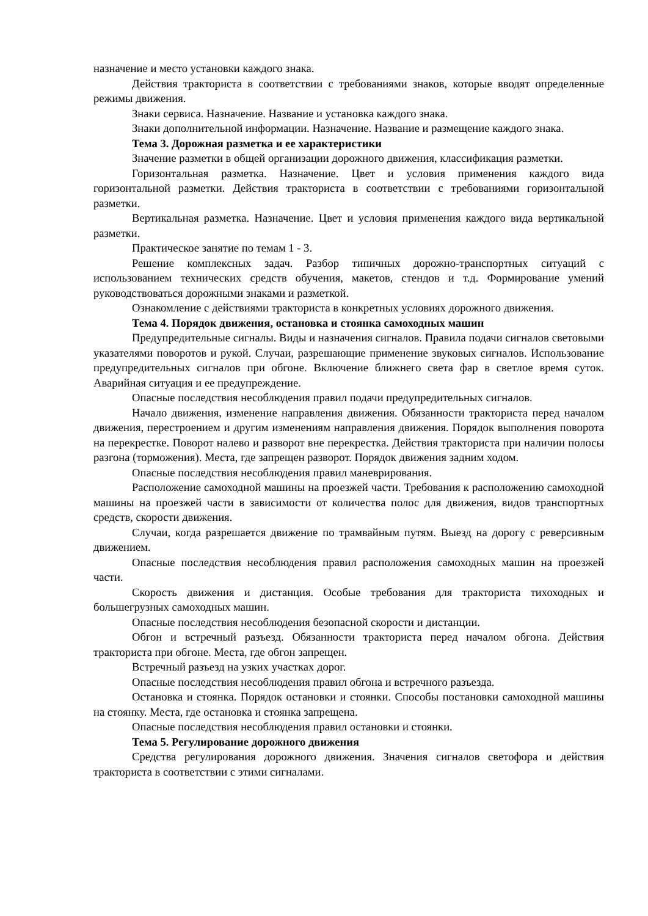назначение и место установки каждого знака.
Действия тракториста в соответствии с требованиями знаков, которые вводят определенные режимы движения.
Знаки сервиса. Назначение. Название и установка каждого знака.
Знаки дополнительной информации. Назначение. Название и размещение каждого знака.
Тема 3. Дорожная разметка и ее характеристики
Значение разметки в общей организации дорожного движения, классификация разметки.
Горизонтальная разметка. Назначение. Цвет и условия применения каждого вида горизонтальной разметки. Действия тракториста в соответствии с требованиями горизонтальной разметки.
Вертикальная разметка. Назначение. Цвет и условия применения каждого вида вертикальной разметки.
Практическое занятие по темам 1 - 3.
Решение комплексных задач. Разбор типичных дорожно-транспортных ситуаций с использованием технических средств обучения, макетов, стендов и т.д. Формирование умений руководствоваться дорожными знаками и разметкой.
Ознакомление с действиями тракториста в конкретных условиях дорожного движения.
Тема 4. Порядок движения, остановка и стоянка самоходных машин
Предупредительные сигналы. Виды и назначения сигналов. Правила подачи сигналов световыми указателями поворотов и рукой. Случаи, разрешающие применение звуковых сигналов. Использование предупредительных сигналов при обгоне. Включение ближнего света фар в светлое время суток. Аварийная ситуация и ее предупреждение.
Опасные последствия несоблюдения правил подачи предупредительных сигналов.
Начало движения, изменение направления движения. Обязанности тракториста перед началом движения, перестроением и другим изменениям направления движения. Порядок выполнения поворота на перекрестке. Поворот налево и разворот вне перекрестка. Действия тракториста при наличии полосы разгона (торможения). Места, где запрещен разворот. Порядок движения задним ходом.
Опасные последствия несоблюдения правил маневрирования.
Расположение самоходной машины на проезжей части. Требования к расположению самоходной машины на проезжей части в зависимости от количества полос для движения, видов транспортных средств, скорости движения.
Случаи, когда разрешается движение по трамвайным путям. Выезд на дорогу с реверсивным движением.
Опасные последствия несоблюдения правил расположения самоходных машин на проезжей части.
Скорость движения и дистанция. Особые требования для тракториста тихоходных и большегрузных самоходных машин.
Опасные последствия несоблюдения безопасной скорости и дистанции.
Обгон и встречный разъезд. Обязанности тракториста перед началом обгона. Действия тракториста при обгоне. Места, где обгон запрещен.
Встречный разъезд на узких участках дорог.
Опасные последствия несоблюдения правил обгона и встречного разъезда.
Остановка и стоянка. Порядок остановки и стоянки. Способы постановки самоходной машины на стоянку. Места, где остановка и стоянка запрещена.
Опасные последствия несоблюдения правил остановки и стоянки.
Тема 5. Регулирование дорожного движения
Средства регулирования дорожного движения. Значения сигналов светофора и действия тракториста в соответствии с этими сигналами.